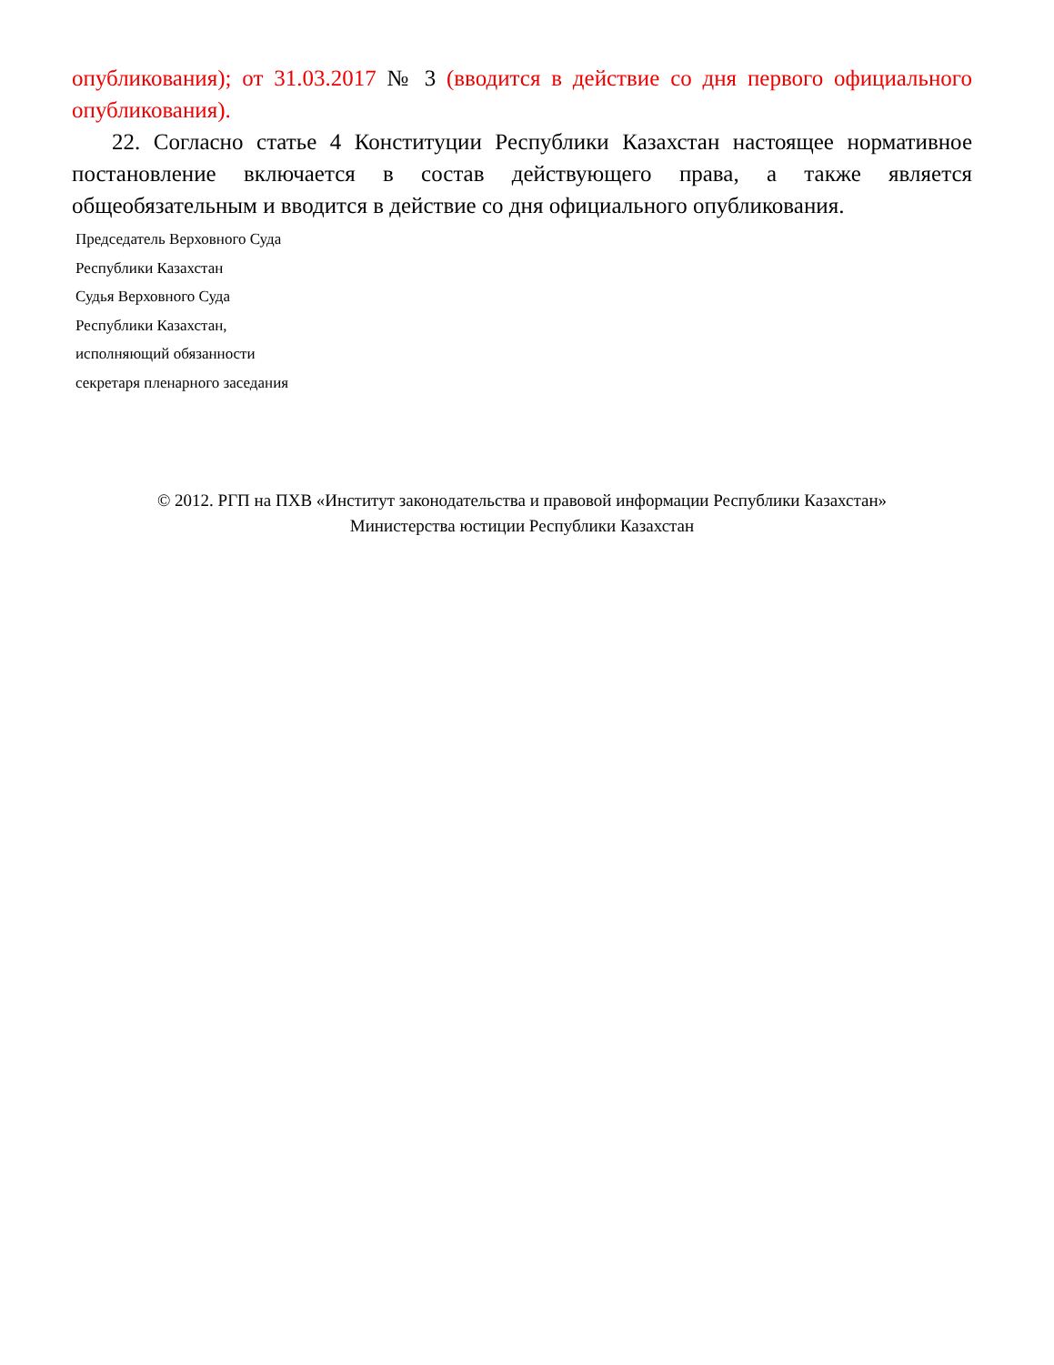опубликования); от 31.03.2017 № 3 (вводится в действие со дня первого официального опубликования).
22. Согласно статье 4 Конституции Республики Казахстан настоящее нормативное постановление включается в состав действующего права, а также является общеобязательным и вводится в действие со дня официального опубликования.
Председатель Верховного Суда
Республики Казахстан
Судья Верховного Суда
Республики Казахстан,
исполняющий обязанности
секретаря пленарного заседания
© 2012. РГП на ПХВ «Институт законодательства и правовой информации Республики Казахстан»
Министерства юстиции Республики Казахстан